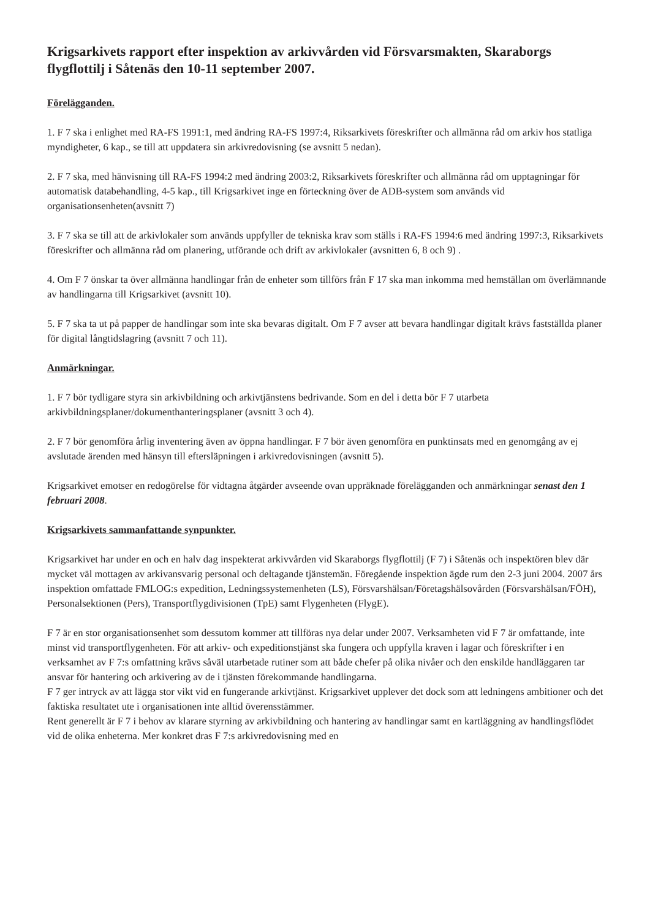Krigsarkivets rapport efter inspektion av arkivvården vid Försvarsmakten, Skaraborgs flygflottilj i Såtenäs den 10-11 september 2007.
Förelägganden.
1. F 7 ska i enlighet med RA-FS 1991:1, med ändring RA-FS 1997:4, Riksarkivets föreskrifter och allmänna råd om arkiv hos statliga myndigheter, 6 kap., se till att uppdatera sin arkivredovisning (se avsnitt 5 nedan).
2. F 7 ska, med hänvisning till RA-FS 1994:2 med ändring 2003:2, Riksarkivets föreskrifter och allmänna råd om upptagningar för automatisk databehandling, 4-5 kap., till Krigsarkivet inge en förteckning över de ADB-system som används vid organisationsenheten(avsnitt 7)
3. F 7 ska se till att de arkivlokaler som används uppfyller de tekniska krav som ställs i RA-FS 1994:6 med ändring 1997:3, Riksarkivets föreskrifter och allmänna råd om planering, utförande och drift av arkivlokaler (avsnitten 6, 8 och 9) .
4. Om F 7 önskar ta över allmänna handlingar från de enheter som tillförs från F 17 ska man inkomma med hemställan om överlämnande av handlingarna till Krigsarkivet (avsnitt 10).
5. F 7 ska ta ut på papper de handlingar som inte ska bevaras digitalt. Om F 7 avser att bevara handlingar digitalt krävs fastställda planer för digital långtidslagring (avsnitt 7 och 11).
Anmärkningar.
1. F 7 bör tydligare styra sin arkivbildning och arkivtjänstens bedrivande. Som en del i detta bör F 7 utarbeta arkivbildningsplaner/dokumenthanteringsplaner (avsnitt 3 och 4).
2. F 7 bör genomföra årlig inventering även av öppna handlingar. F 7 bör även genomföra en punktinsats med en genomgång av ej avslutade ärenden med hänsyn till eftersläpningen i arkivredovisningen (avsnitt 5).
Krigsarkivet emotser en redogörelse för vidtagna åtgärder avseende ovan uppräknade förelägganden och anmärkningar senast den 1 februari 2008.
Krigsarkivets sammanfattande synpunkter.
Krigsarkivet har under en och en halv dag inspekterat arkivvården vid Skaraborgs flygflottilj (F 7) i Såtenäs och inspektören blev där mycket väl mottagen av arkivansvarig personal och deltagande tjänstemän. Föregående inspektion ägde rum den 2-3 juni 2004. 2007 års inspektion omfattade FMLOG:s expedition, Ledningssystemenheten (LS), Försvarshälsan/Företagshälsovården (Försvarshälsan/FÖH), Personalsektionen (Pers), Transportflygdivisionen (TpE) samt Flygenheten (FlygE).
F 7 är en stor organisationsenhet som dessutom kommer att tillföras nya delar under 2007. Verksamheten vid F 7 är omfattande, inte minst vid transportflygenheten. För att arkiv- och expeditionstjänst ska fungera och uppfylla kraven i lagar och föreskrifter i en verksamhet av F 7:s omfattning krävs såväl utarbetade rutiner som att både chefer på olika nivåer och den enskilde handläggaren tar ansvar för hantering och arkivering av de i tjänsten förekommande handlingarna.
F 7 ger intryck av att lägga stor vikt vid en fungerande arkivtjänst. Krigsarkivet upplever det dock som att ledningens ambitioner och det faktiska resultatet ute i organisationen inte alltid överensstämmer.
Rent generellt är F 7 i behov av klarare styrning av arkivbildning och hantering av handlingar samt en kartläggning av handlingsflödet vid de olika enheterna. Mer konkret dras F 7:s arkivredovisning med en